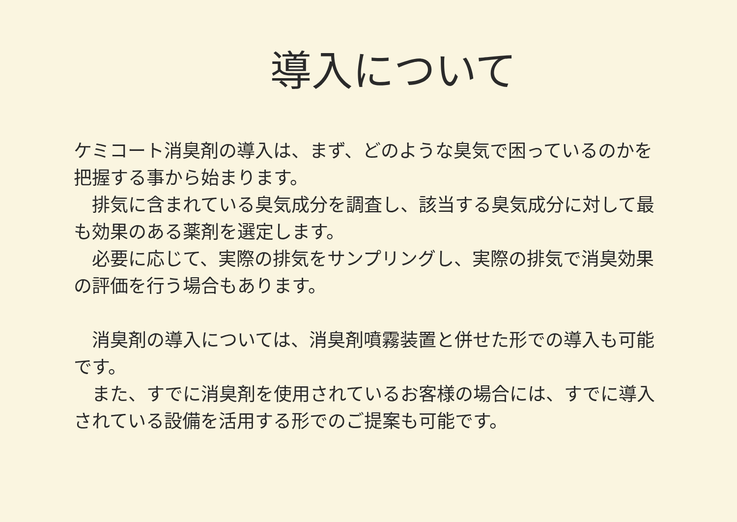導入について
ケミコート消臭剤の導入は、まず、どのような臭気で困っているのかを把握する事から始まります。
　排気に含まれている臭気成分を調査し、該当する臭気成分に対して最も効果のある薬剤を選定します。
　必要に応じて、実際の排気をサンプリングし、実際の排気で消臭効果の評価を行う場合もあります。
　消臭剤の導入については、消臭剤噴霧装置と併せた形での導入も可能です。
　また、すでに消臭剤を使用されているお客様の場合には、すでに導入されている設備を活用する形でのご提案も可能です。